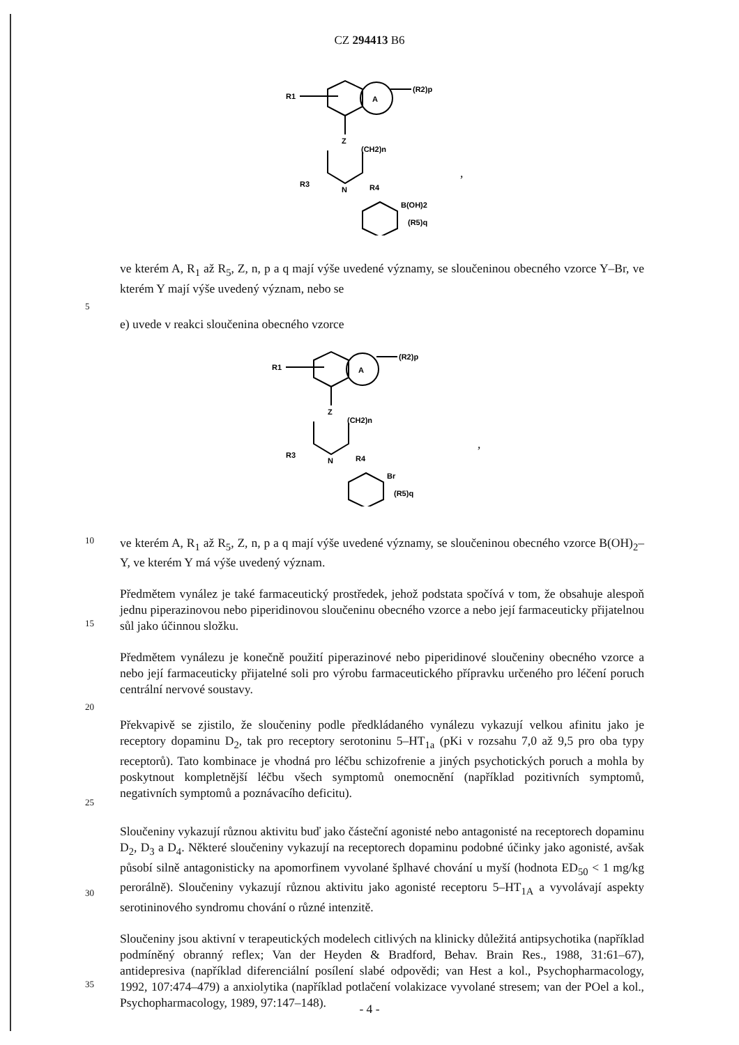CZ 294413 B6
A
R1
(R2)p
Z
(CH2)n
N
R3
R4
B(OH)2
(R5)q
,
ve kterém A, R<sub>1</sub> až R<sub>5</sub>, Z, n, p a q mají výše uvedené významy, se sloučeninou obecného vzorce Y–Br, ve kterém Y mají výše uvedený význam, nebo se
5
e) uvede v reakci sloučenina obecného vzorce
A
R1
(R2)p
Z
(CH2)n
N
R3
R4
Br
(R5)q
,
10
ve kterém A, R<sub>1</sub> až R<sub>5</sub>, Z, n, p a q mají výše uvedené významy, se sloučeninou obecného vzorce B(OH)<sub>2</sub>–Y, ve kterém Y má výše uvedený význam.
15
Předmětem vynález je také farmaceutický prostředek, jehož podstata spočívá v tom, že obsahuje alespoň jednu piperazinovou nebo piperidinovou sloučeninu obecného vzorce a nebo její farmaceuticky přijatelnou sůl jako účinnou složku.
Předmětem vynálezu je konečně použití piperazinové nebo piperidinové sloučeniny obecného vzorce a nebo její farmaceuticky přijatelné soli pro výrobu farmaceutického přípravku určeného pro léčení poruch centrální nervové soustavy.
20
25
Překvapivě se zjistilo, že sloučeniny podle předkládaného vynálezu vykazují velkou afinitu jako je receptory dopaminu D<sub>2</sub>, tak pro receptory serotoninu 5–HT<sub>1a</sub> (pKi v rozsahu 7,0 až 9,5 pro oba typy receptorů). Tato kombinace je vhodná pro léčbu schizofrenie a jiných psychotických poruch a mohla by poskytnout kompletnější léčbu všech symptomů onemocnění (například pozitivních symptomů, negativních symptomů a poznávacího deficitu).
30
Sloučeniny vykazují různou aktivitu buď jako částeční agonisté nebo antagonisté na receptorech dopaminu D<sub>2</sub>, D<sub>3</sub> a D<sub>4</sub>. Některé sloučeniny vykazují na receptorech dopaminu podobné účinky jako agonisté, avšak působí silně antagonisticky na apomorfinem vyvolané šplhavé chování u myší (hodnota ED<sub>50</sub> < 1 mg/kg perorálně). Sloučeniny vykazují různou aktivitu jako agonisté receptoru 5–HT<sub>1A</sub> a vyvolávají aspekty serotininového syndromu chování o různé intenzitě.
35
Sloučeniny jsou aktivní v terapeutických modelech citlivých na klinicky důležitá antipsychotika (například podmíněný obranný reflex; Van der Heyden & Bradford, Behav. Brain Res., 1988, 31:61–67), antidepresiva (například diferenciální posílení slabé odpovědi; van Hest a kol., Psychopharmacology, 1992, 107:474–479) a anxiolytika (například potlačení volakizace vyvolané stresem; van der POel a kol., Psychopharmacology, 1989, 97:147–148).
- 4 -